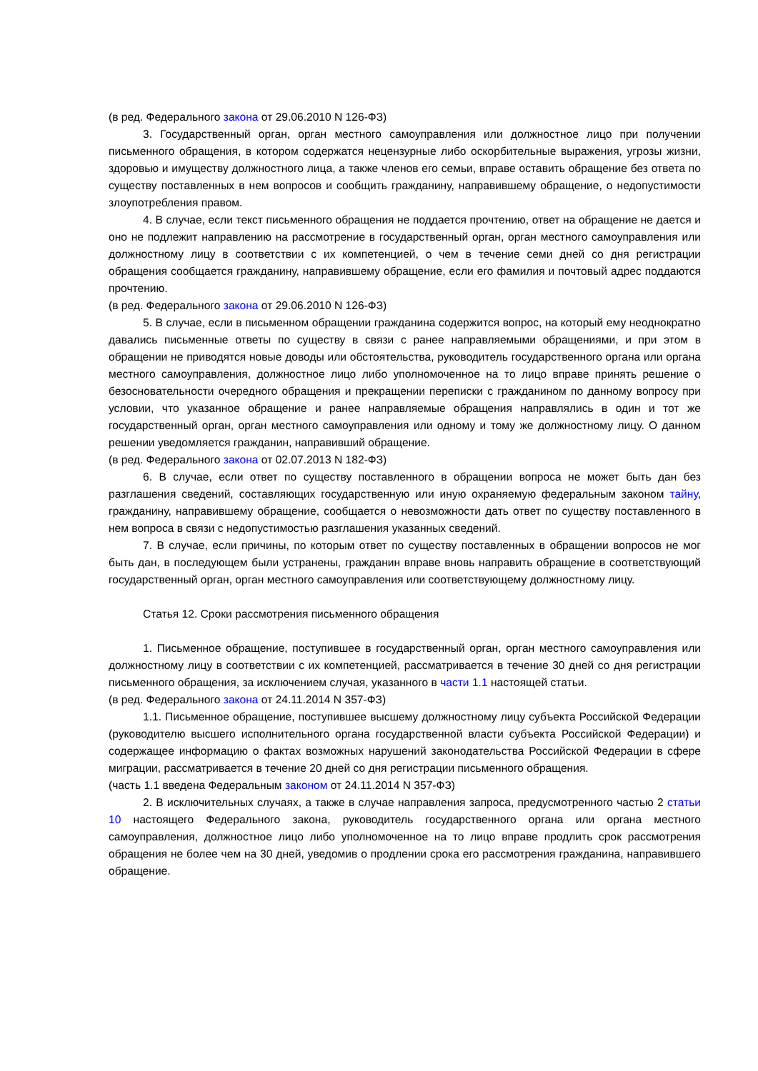(в ред. Федерального закона от 29.06.2010 N 126-ФЗ)
3. Государственный орган, орган местного самоуправления или должностное лицо при получении письменного обращения, в котором содержатся нецензурные либо оскорбительные выражения, угрозы жизни, здоровью и имуществу должностного лица, а также членов его семьи, вправе оставить обращение без ответа по существу поставленных в нем вопросов и сообщить гражданину, направившему обращение, о недопустимости злоупотребления правом.
4. В случае, если текст письменного обращения не поддается прочтению, ответ на обращение не дается и оно не подлежит направлению на рассмотрение в государственный орган, орган местного самоуправления или должностному лицу в соответствии с их компетенцией, о чем в течение семи дней со дня регистрации обращения сообщается гражданину, направившему обращение, если его фамилия и почтовый адрес поддаются прочтению.
(в ред. Федерального закона от 29.06.2010 N 126-ФЗ)
5. В случае, если в письменном обращении гражданина содержится вопрос, на который ему неоднократно давались письменные ответы по существу в связи с ранее направляемыми обращениями, и при этом в обращении не приводятся новые доводы или обстоятельства, руководитель государственного органа или органа местного самоуправления, должностное лицо либо уполномоченное на то лицо вправе принять решение о безосновательности очередного обращения и прекращении переписки с гражданином по данному вопросу при условии, что указанное обращение и ранее направляемые обращения направлялись в один и тот же государственный орган, орган местного самоуправления или одному и тому же должностному лицу. О данном решении уведомляется гражданин, направивший обращение.
(в ред. Федерального закона от 02.07.2013 N 182-ФЗ)
6. В случае, если ответ по существу поставленного в обращении вопроса не может быть дан без разглашения сведений, составляющих государственную или иную охраняемую федеральным законом тайну, гражданину, направившему обращение, сообщается о невозможности дать ответ по существу поставленного в нем вопроса в связи с недопустимостью разглашения указанных сведений.
7. В случае, если причины, по которым ответ по существу поставленных в обращении вопросов не мог быть дан, в последующем были устранены, гражданин вправе вновь направить обращение в соответствующий государственный орган, орган местного самоуправления или соответствующему должностному лицу.
Статья 12. Сроки рассмотрения письменного обращения
1. Письменное обращение, поступившее в государственный орган, орган местного самоуправления или должностному лицу в соответствии с их компетенцией, рассматривается в течение 30 дней со дня регистрации письменного обращения, за исключением случая, указанного в части 1.1 настоящей статьи.
(в ред. Федерального закона от 24.11.2014 N 357-ФЗ)
1.1. Письменное обращение, поступившее высшему должностному лицу субъекта Российской Федерации (руководителю высшего исполнительного органа государственной власти субъекта Российской Федерации) и содержащее информацию о фактах возможных нарушений законодательства Российской Федерации в сфере миграции, рассматривается в течение 20 дней со дня регистрации письменного обращения.
(часть 1.1 введена Федеральным законом от 24.11.2014 N 357-ФЗ)
2. В исключительных случаях, а также в случае направления запроса, предусмотренного частью 2 статьи 10 настоящего Федерального закона, руководитель государственного органа или органа местного самоуправления, должностное лицо либо уполномоченное на то лицо вправе продлить срок рассмотрения обращения не более чем на 30 дней, уведомив о продлении срока его рассмотрения гражданина, направившего обращение.